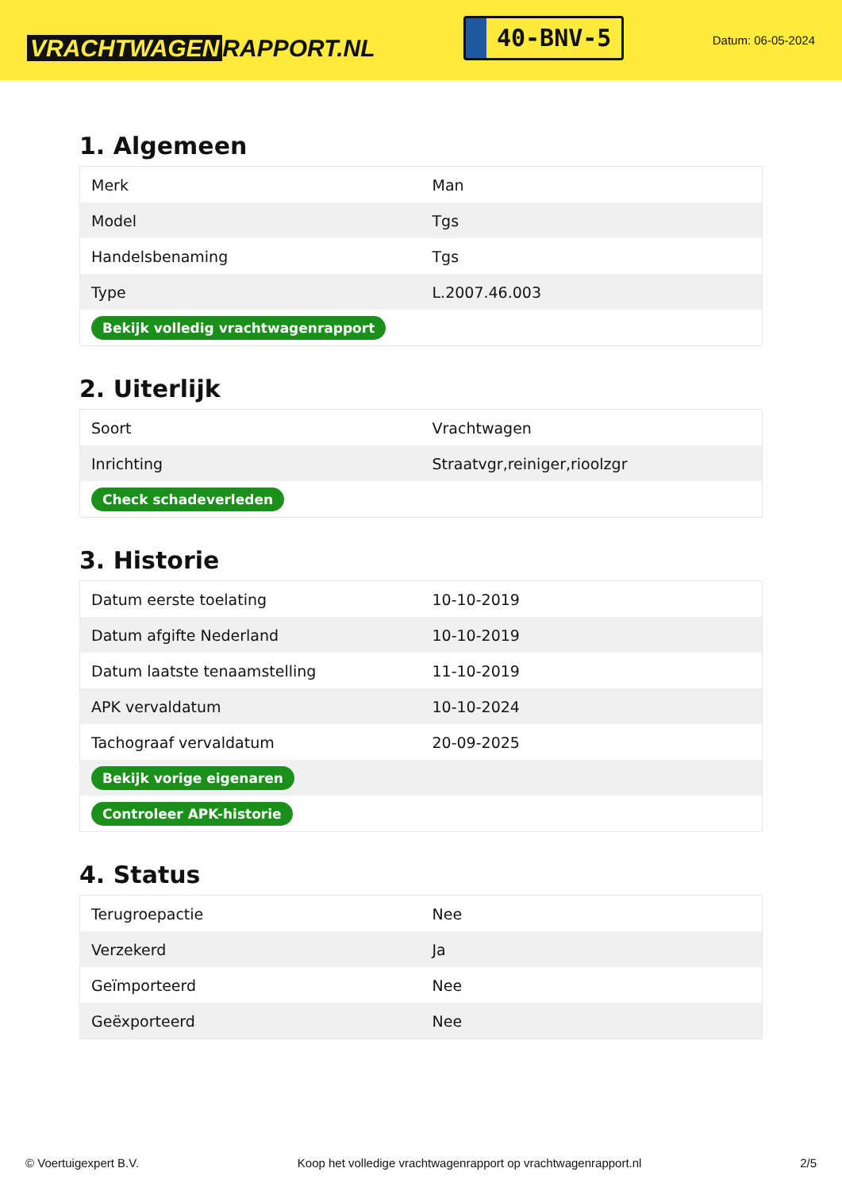VRACHTWAGEN RAPPORT.NL
40-BNV-5
Datum: 06-05-2024
1. Algemeen
| Merk | Man |
| Model | Tgs |
| Handelsbenaming | Tgs |
| Type | L.2007.46.003 |
| Bekijk volledig vrachtwagenrapport | |
2. Uiterlijk
| Soort | Vrachtwagen |
| Inrichting | Straatvgr,reiniger,rioolzgr |
| Check schadeverleden | |
3. Historie
| Datum eerste toelating | 10-10-2019 |
| Datum afgifte Nederland | 10-10-2019 |
| Datum laatste tenaamstelling | 11-10-2019 |
| APK vervaldatum | 10-10-2024 |
| Tachograaf vervaldatum | 20-09-2025 |
| Bekijk vorige eigenaren | |
| Controleer APK-historie | |
4. Status
| Terugroepactie | Nee |
| Verzekerd | Ja |
| Geïmporteerd | Nee |
| Geëxporteerd | Nee |
© Voertuigexpert B.V. Koop het volledige vrachtwagenrapport op vrachtwagenrapport.nl 2/5